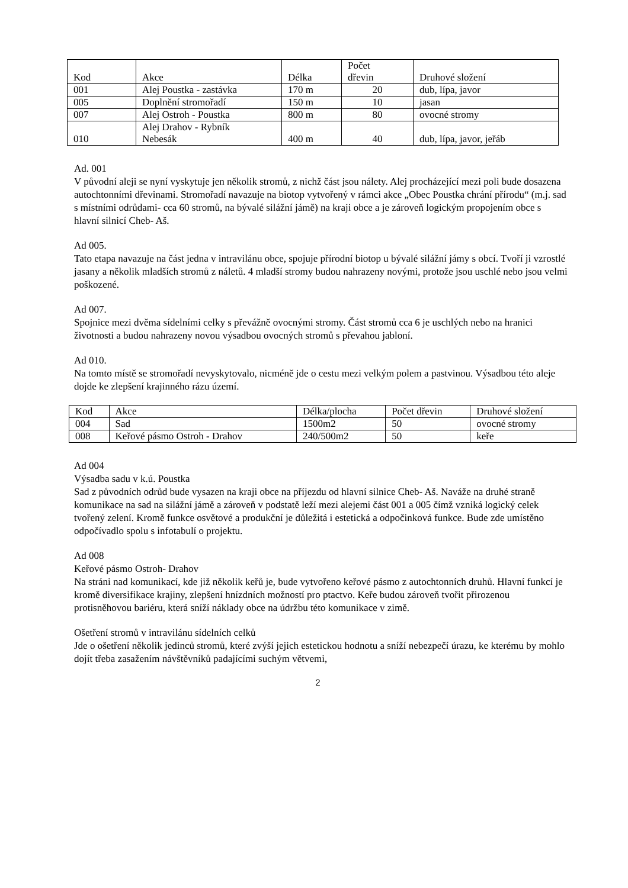| Kod | Akce | Délka | Počet dřevin | Druhové složení |
| 001 | Alej Poustka - zastávka | 170 m | 20 | dub, lípa, javor |
| 005 | Doplnění stromořadí | 150 m | 10 | jasan |
| 007 | Alej Ostroh - Poustka | 800 m | 80 | ovocné stromy |
| 010 | Alej Drahov - Rybník Nebesák | 400 m | 40 | dub, lípa, javor, jeřáb |
Ad. 001
V původní aleji se nyní vyskytuje jen několik stromů, z nichž část jsou nálety. Alej procházející mezi poli bude dosazena autochtonními dřevinami. Stromořadí navazuje na biotop vytvořený v rámci akce „Obec Poustka chrání přírodu“ (m.j. sad s místními odrůdami- cca 60 stromů, na bývalé silážní jámě) na kraji obce a je zároveň logickým propojením obce s hlavní silnicí Cheb- Aš.
Ad 005.
Tato etapa navazuje na část jedna v intravilánu obce, spojuje přírodní biotop u bývalé silážní jámy s obcí. Tvoří ji vzrostlé jasany a několik mladších stromů z náletů. 4 mladší stromy budou nahrazeny novými, protože jsou uschlé nebo jsou velmi poškozené.
Ad 007.
Spojnice mezi dvěma sídelními celky s převážně ovocnými stromy. Část stromů cca 6 je uschlých nebo na hranici životnosti a budou nahrazeny novou výsadbou ovocných stromů s převahou jabloní.
Ad 010.
Na tomto místě se stromořadí nevyskytovalo, nicméně jde o cestu mezi velkým polem a pastvinou. Výsadbou této aleje dojde ke zlepšení krajinného rázu území.
| Kod | Akce | Délka/plocha | Počet dřevin | Druhové složení |
| 004 | Sad | 1500m2 | 50 | ovocné stromy |
| 008 | Keřové pásmo Ostroh - Drahov | 240/500m2 | 50 | keře |
Ad 004
Výsadba sadu v k.ú. Poustka
Sad z původních odrůd bude vysazen na kraji obce na příjezdu od hlavní silnice Cheb- Aš. Naváže na druhé straně komunikace na sad na silážní jámě a zároveň v podstatě leží mezi alejemi část 001 a 005 čímž vzniká logický celek tvořený zelení. Kromě funkce osvětové a produkční je důležitá i estetická a odpočinková funkce. Bude zde umístěno odpočívadlo spolu s infotabulí o projektu.
Ad 008
Keřové pásmo Ostroh- Drahov
Na stráni nad komunikací, kde již několik keřů je, bude vytvořeno keřové pásmo z autochtonních druhů. Hlavní funkcí je kromě diversifikace krajiny, zlepšení hnízdních možností pro ptactvo. Keře budou zároveň tvořit přirozenou protisněhovou bariéru, která sníží náklady obce na údržbu této komunikace v zimě.
Ošetření stromů v intravilánu sídelních celků
Jde o ošetření několik jedinců stromů, které zvýší jejich estetickou hodnotu a sníží nebezpečí úrazu, ke kterému by mohlo dojít třeba zasažením návštěvníků padajícími suchým větvemi,
2